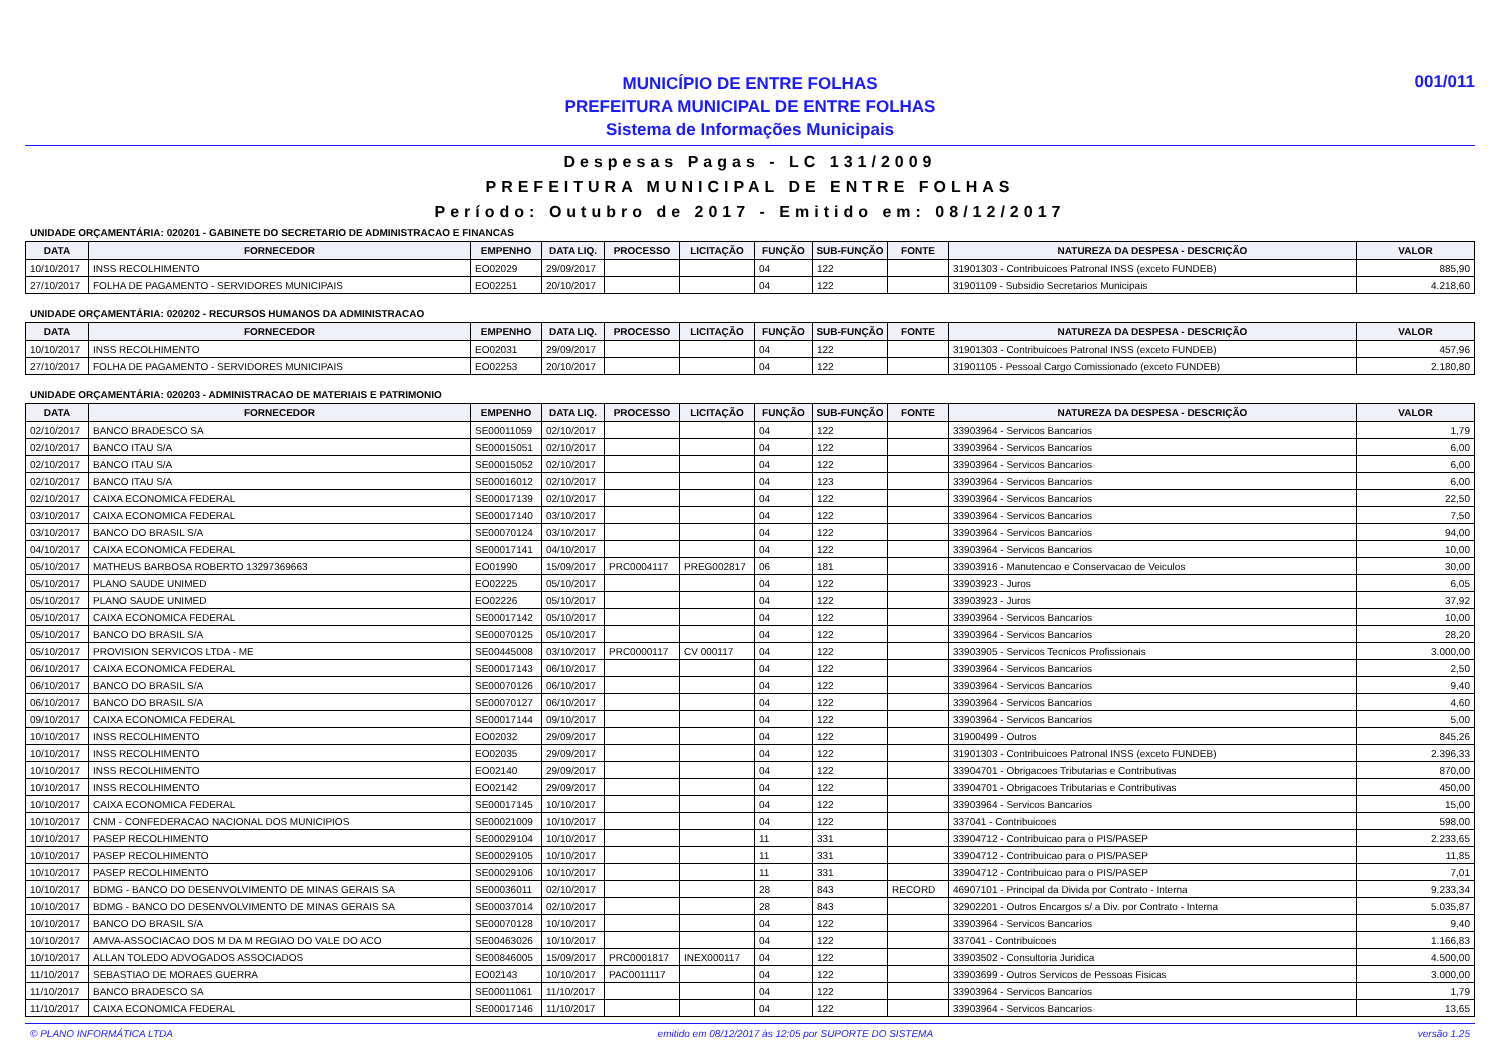MUNICÍPIO DE ENTRE FOLHAS
PREFEITURA MUNICIPAL DE ENTRE FOLHAS
Sistema de Informações Municipais
001/011
Despesas Pagas - LC 131/2009
PREFEITURA MUNICIPAL DE ENTRE FOLHAS
Período: Outubro de 2017 - Emitido em: 08/12/2017
UNIDADE ORÇAMENTÁRIA: 020201 - GABINETE DO SECRETARIO DE ADMINISTRACAO E FINANCAS
| DATA | FORNECEDOR | EMPENHO | DATA LIQ. | PROCESSO | LICITAÇÃO | FUNÇÃO | SUB-FUNÇÃO | FONTE | NATUREZA DA DESPESA - DESCRIÇÃO | VALOR |
| --- | --- | --- | --- | --- | --- | --- | --- | --- | --- | --- |
| 10/10/2017 | INSS RECOLHIMENTO | EO02029 | 29/09/2017 | | | 04 | 122 | | 31901303 - Contribuicoes Patronal INSS (exceto FUNDEB) | 885,90 |
| 27/10/2017 | FOLHA DE PAGAMENTO - SERVIDORES MUNICIPAIS | EO02251 | 20/10/2017 | | | 04 | 122 | | 31901109 - Subsidio Secretarios Municipais | 4.218,60 |
UNIDADE ORÇAMENTÁRIA: 020202 - RECURSOS HUMANOS DA ADMINISTRACAO
| DATA | FORNECEDOR | EMPENHO | DATA LIQ. | PROCESSO | LICITAÇÃO | FUNÇÃO | SUB-FUNÇÃO | FONTE | NATUREZA DA DESPESA - DESCRIÇÃO | VALOR |
| --- | --- | --- | --- | --- | --- | --- | --- | --- | --- | --- |
| 10/10/2017 | INSS RECOLHIMENTO | EO02031 | 29/09/2017 | | | 04 | 122 | | 31901303 - Contribuicoes Patronal INSS (exceto FUNDEB) | 457,96 |
| 27/10/2017 | FOLHA DE PAGAMENTO - SERVIDORES MUNICIPAIS | EO02253 | 20/10/2017 | | | 04 | 122 | | 31901105 - Pessoal Cargo Comissionado (exceto FUNDEB) | 2.180,80 |
UNIDADE ORÇAMENTÁRIA: 020203 - ADMINISTRACAO DE MATERIAIS E PATRIMONIO
| DATA | FORNECEDOR | EMPENHO | DATA LIQ. | PROCESSO | LICITAÇÃO | FUNÇÃO | SUB-FUNÇÃO | FONTE | NATUREZA DA DESPESA - DESCRIÇÃO | VALOR |
| --- | --- | --- | --- | --- | --- | --- | --- | --- | --- | --- |
| 02/10/2017 | BANCO BRADESCO SA | SE00011059 | 02/10/2017 | | | 04 | 122 | | 33903964 - Servicos Bancarios | 1,79 |
| 02/10/2017 | BANCO ITAU S/A | SE00015051 | 02/10/2017 | | | 04 | 122 | | 33903964 - Servicos Bancarios | 6,00 |
| 02/10/2017 | BANCO ITAU S/A | SE00015052 | 02/10/2017 | | | 04 | 122 | | 33903964 - Servicos Bancarios | 6,00 |
| 02/10/2017 | BANCO ITAU S/A | SE00016012 | 02/10/2017 | | | 04 | 123 | | 33903964 - Servicos Bancarios | 6,00 |
| 02/10/2017 | CAIXA ECONOMICA FEDERAL | SE00017139 | 02/10/2017 | | | 04 | 122 | | 33903964 - Servicos Bancarios | 22,50 |
| 03/10/2017 | CAIXA ECONOMICA FEDERAL | SE00017140 | 03/10/2017 | | | 04 | 122 | | 33903964 - Servicos Bancarios | 7,50 |
| 03/10/2017 | BANCO DO BRASIL S/A | SE00070124 | 03/10/2017 | | | 04 | 122 | | 33903964 - Servicos Bancarios | 94,00 |
| 04/10/2017 | CAIXA ECONOMICA FEDERAL | SE00017141 | 04/10/2017 | | | 04 | 122 | | 33903964 - Servicos Bancarios | 10,00 |
| 05/10/2017 | MATHEUS BARBOSA ROBERTO 13297369663 | EO01990 | 15/09/2017 | PRC0004117 | PREG002817 | 06 | 181 | | 33903916 - Manutencao e Conservacao de Veiculos | 30,00 |
| 05/10/2017 | PLANO SAUDE UNIMED | EO02225 | 05/10/2017 | | | 04 | 122 | | 33903923 - Juros | 6,05 |
| 05/10/2017 | PLANO SAUDE UNIMED | EO02226 | 05/10/2017 | | | 04 | 122 | | 33903923 - Juros | 37,92 |
| 05/10/2017 | CAIXA ECONOMICA FEDERAL | SE00017142 | 05/10/2017 | | | 04 | 122 | | 33903964 - Servicos Bancarios | 10,00 |
| 05/10/2017 | BANCO DO BRASIL S/A | SE00070125 | 05/10/2017 | | | 04 | 122 | | 33903964 - Servicos Bancarios | 28,20 |
| 05/10/2017 | PROVISION SERVICOS LTDA - ME | SE00445008 | 03/10/2017 | PRC0000117 | CV 000117 | 04 | 122 | | 33903905 - Servicos Tecnicos Profissionais | 3.000,00 |
| 06/10/2017 | CAIXA ECONOMICA FEDERAL | SE00017143 | 06/10/2017 | | | 04 | 122 | | 33903964 - Servicos Bancarios | 2,50 |
| 06/10/2017 | BANCO DO BRASIL S/A | SE00070126 | 06/10/2017 | | | 04 | 122 | | 33903964 - Servicos Bancarios | 9,40 |
| 06/10/2017 | BANCO DO BRASIL S/A | SE00070127 | 06/10/2017 | | | 04 | 122 | | 33903964 - Servicos Bancarios | 4,60 |
| 09/10/2017 | CAIXA ECONOMICA FEDERAL | SE00017144 | 09/10/2017 | | | 04 | 122 | | 33903964 - Servicos Bancarios | 5,00 |
| 10/10/2017 | INSS RECOLHIMENTO | EO02032 | 29/09/2017 | | | 04 | 122 | | 31900499 - Outros | 845,26 |
| 10/10/2017 | INSS RECOLHIMENTO | EO02035 | 29/09/2017 | | | 04 | 122 | | 31901303 - Contribuicoes Patronal INSS (exceto FUNDEB) | 2.396,33 |
| 10/10/2017 | INSS RECOLHIMENTO | EO02140 | 29/09/2017 | | | 04 | 122 | | 33904701 - Obrigacoes Tributarias e Contributivas | 870,00 |
| 10/10/2017 | INSS RECOLHIMENTO | EO02142 | 29/09/2017 | | | 04 | 122 | | 33904701 - Obrigacoes Tributarias e Contributivas | 450,00 |
| 10/10/2017 | CAIXA ECONOMICA FEDERAL | SE00017145 | 10/10/2017 | | | 04 | 122 | | 33903964 - Servicos Bancarios | 15,00 |
| 10/10/2017 | CNM - CONFEDERACAO NACIONAL DOS MUNICIPIOS | SE00021009 | 10/10/2017 | | | 04 | 122 | | 337041 - Contribuicoes | 598,00 |
| 10/10/2017 | PASEP RECOLHIMENTO | SE00029104 | 10/10/2017 | | | 11 | 331 | | 33904712 - Contribuicao para o PIS/PASEP | 2.233,65 |
| 10/10/2017 | PASEP RECOLHIMENTO | SE00029105 | 10/10/2017 | | | 11 | 331 | | 33904712 - Contribuicao para o PIS/PASEP | 11,85 |
| 10/10/2017 | PASEP RECOLHIMENTO | SE00029106 | 10/10/2017 | | | 11 | 331 | | 33904712 - Contribuicao para o PIS/PASEP | 7,01 |
| 10/10/2017 | BDMG - BANCO DO DESENVOLVIMENTO DE MINAS GERAIS SA | SE00036011 | 02/10/2017 | | | 28 | 843 | RECORD | 46907101 - Principal da Divida por Contrato - Interna | 9.233,34 |
| 10/10/2017 | BDMG - BANCO DO DESENVOLVIMENTO DE MINAS GERAIS SA | SE00037014 | 02/10/2017 | | | 28 | 843 | | 32902201 - Outros Encargos s/ a Div. por Contrato - Interna | 5.035,87 |
| 10/10/2017 | BANCO DO BRASIL S/A | SE00070128 | 10/10/2017 | | | 04 | 122 | | 33903964 - Servicos Bancarios | 9,40 |
| 10/10/2017 | AMVA-ASSOCIACAO DOS M DA M REGIAO DO VALE DO ACO | SE00463026 | 10/10/2017 | | | 04 | 122 | | 337041 - Contribuicoes | 1.166,83 |
| 10/10/2017 | ALLAN TOLEDO ADVOGADOS ASSOCIADOS | SE00846005 | 15/09/2017 | PRC0001817 | INEX000117 | 04 | 122 | | 33903502 - Consultoria Juridica | 4.500,00 |
| 11/10/2017 | SEBASTIAO DE MORAES GUERRA | EO02143 | 10/10/2017 | PAC0011117 | | 04 | 122 | | 33903699 - Outros Servicos de Pessoas Fisicas | 3.000,00 |
| 11/10/2017 | BANCO BRADESCO SA | SE00011061 | 11/10/2017 | | | 04 | 122 | | 33903964 - Servicos Bancarios | 1,79 |
| 11/10/2017 | CAIXA ECONOMICA FEDERAL | SE00017146 | 11/10/2017 | | | 04 | 122 | | 33903964 - Servicos Bancarios | 13,65 |
© PLANO INFORMÁTICA LTDA emitido em 08/12/2017 às 12:05 por SUPORTE DO SISTEMA versão 1.25